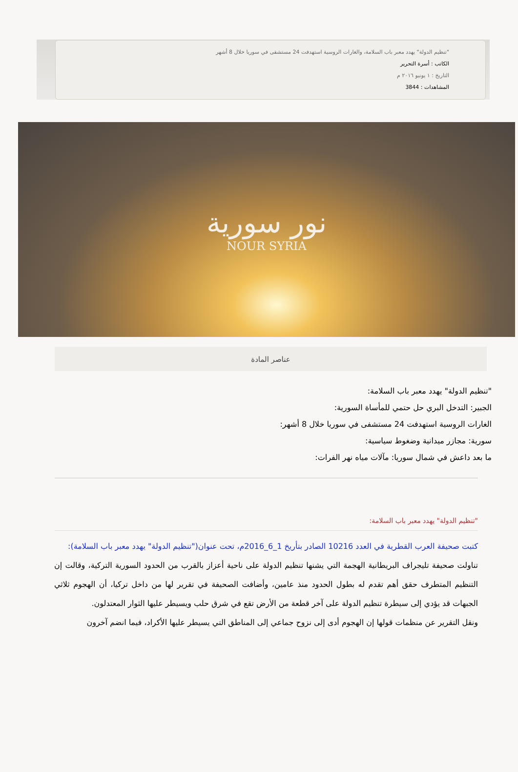"تنظيم الدولة" يهدد معبر باب السلامة، والغارات الروسية استهدفت 24 مستشفى في سوريا خلال 8 أشهر
الكاتب : أسرة التحرير
التاريخ : ١ يونيو ٢٠١٦ م
المشاهدات : 3844
نور سورية
NOUR SYRIA
عناصر المادة
"تنظيم الدولة" يهدد معبر باب السلامة:
الجبير: التدخل البري حل حتمي للمأساة السورية:
الغارات الروسية استهدفت 24 مستشفى في سوريا خلال 8 أشهر:
سورية: مجازر ميدانية وضغوط سياسية:
ما بعد داعش في شمال سوريا: مآلات مياه نهر الفرات:
"تنظيم الدولة" يهدد معبر باب السلامة:
كتبت صحيفة العرب القطرية في العدد 10216 الصادر بتأريخ 1_6_2016م، تحت عنوان("تنظيم الدولة" يهدد معبر باب السلامة):
تناولت صحيفة تليجراف البريطانية الهجمة التي يشنها تنظيم الدولة على ناحية أعزاز بالقرب من الحدود السورية التركية، وقالت إن التنظيم المتطرف حقق أهم تقدم له بطول الحدود منذ عامين، وأضافت الصحيفة في تقرير لها من داخل تركيا، أن الهجوم ثلاثي الجبهات قد يؤدي إلى سيطرة تنظيم الدولة على آخر قطعة من الأرض تقع في شرق حلب ويسيطر عليها الثوار المعتدلون.
ونقل التقرير عن منظمات قولها إن الهجوم أدى إلى نزوح جماعي إلى المناطق التي يسيطر عليها الأكراد، فيما انضم آخرون